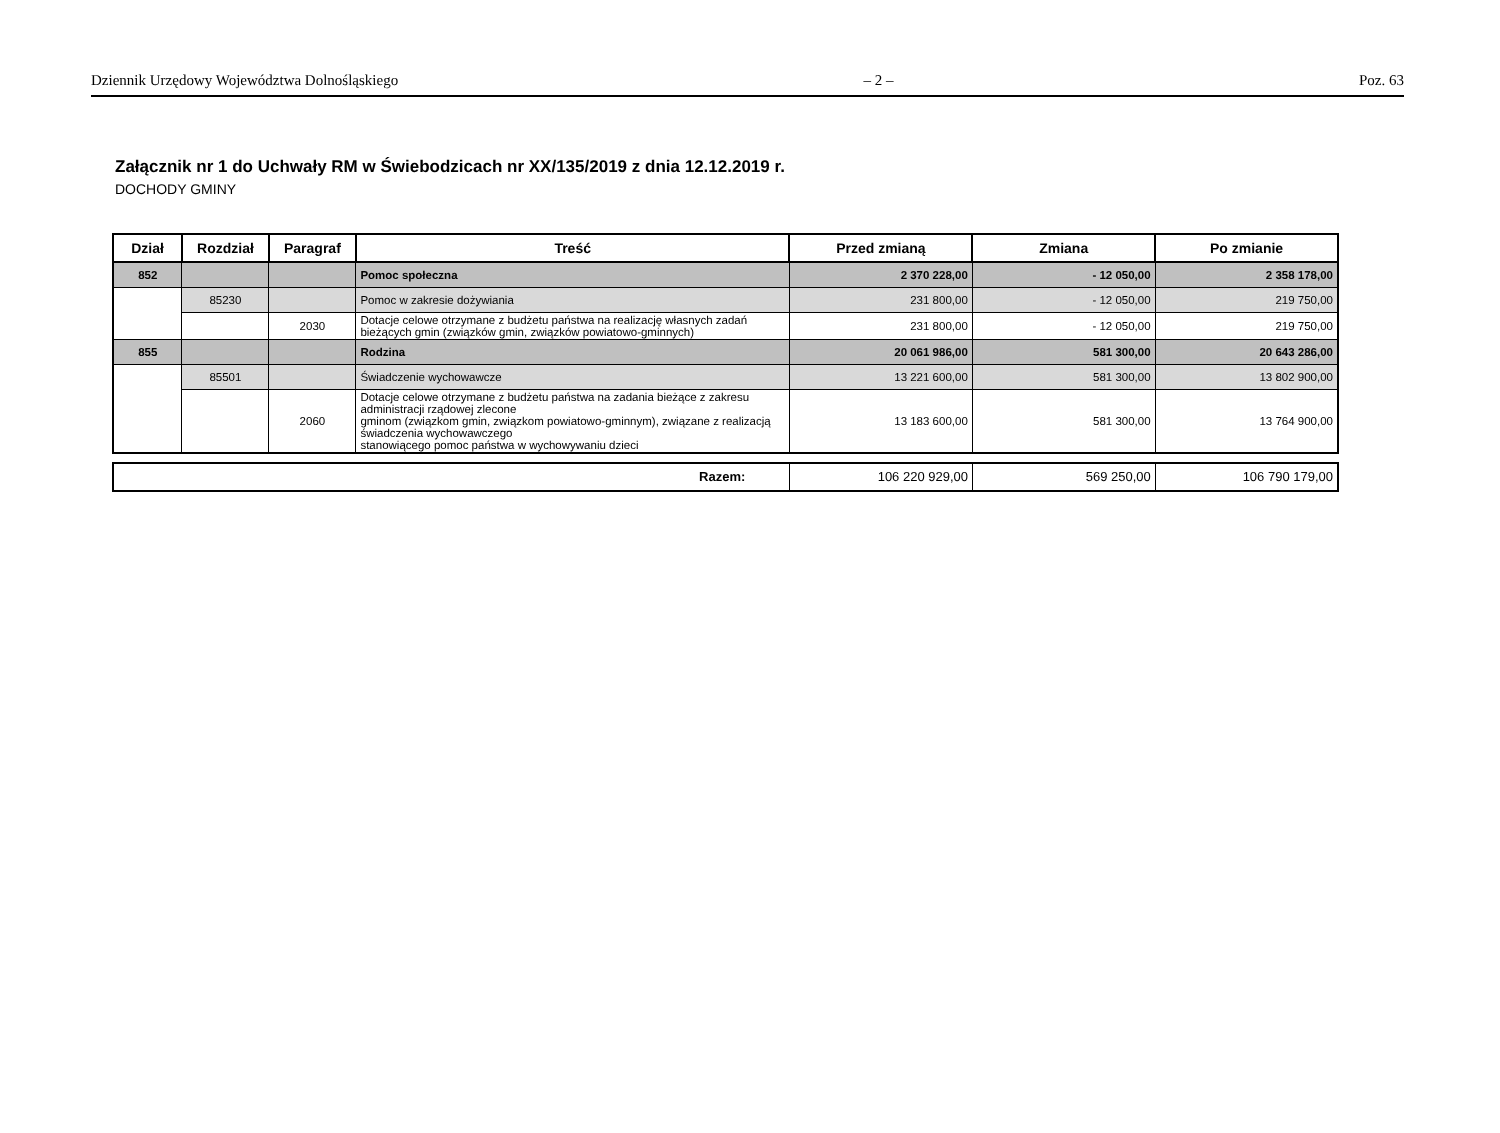Dziennik Urzędowy Województwa Dolnośląskiego – 2 – Poz. 63
Załącznik nr 1 do Uchwały RM w Świebodzicach nr XX/135/2019 z dnia 12.12.2019 r.
DOCHODY GMINY
| Dział | Rozdział | Paragraf | Treść | Przed zmianą | Zmiana | Po zmianie |
| --- | --- | --- | --- | --- | --- | --- |
| 852 | | | Pomoc społeczna | 2 370 228,00 | - 12 050,00 | 2 358 178,00 |
| | 85230 | | Pomoc w zakresie dożywiania | 231 800,00 | - 12 050,00 | 219 750,00 |
| | | 2030 | Dotacje celowe otrzymane z budżetu państwa na realizację własnych zadań bieżących gmin (związków gmin, związków powiatowo-gminnych) | 231 800,00 | - 12 050,00 | 219 750,00 |
| 855 | | | Rodzina | 20 061 986,00 | 581 300,00 | 20 643 286,00 |
| | 85501 | | Świadczenie wychowawcze | 13 221 600,00 | 581 300,00 | 13 802 900,00 |
| | | 2060 | Dotacje celowe otrzymane z budżetu państwa na zadania bieżące z zakresu administracji rządowej zlecone gminom (związkom gmin, związkom powiatowo-gminnym), związane z realizacją świadczenia wychowawczego stanowiącego pomoc państwa w wychowywaniu dzieci | 13 183 600,00 | 581 300,00 | 13 764 900,00 |
| Razem: | 106 220 929,00 | 569 250,00 | 106 790 179,00 |